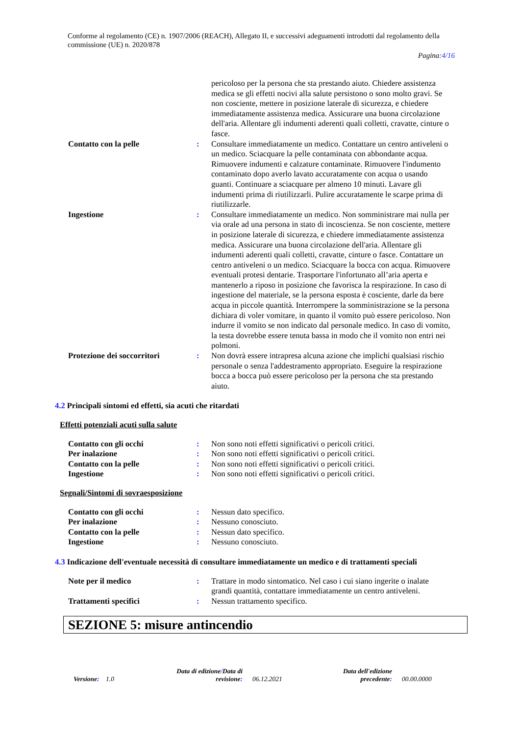Conforme al regolamento (CE) n. 1907/2006 (REACH), Allegato II, e successivi adeguamenti introdotti dal regolamento della commissione (UE) n. 2020/878
Pagina:4/16
pericoloso per la persona che sta prestando aiuto. Chiedere assistenza medica se gli effetti nocivi alla salute persistono o sono molto gravi. Se non cosciente, mettere in posizione laterale di sicurezza, e chiedere immediatamente assistenza medica. Assicurare una buona circolazione dell'aria. Allentare gli indumenti aderenti quali colletti, cravatte, cinture o fasce.
Contatto con la pelle : Consultare immediatamente un medico. Contattare un centro antiveleni o un medico. Sciacquare la pelle contaminata con abbondante acqua. Rimuovere indumenti e calzature contaminate. Rimuovere l'indumento contaminato dopo averlo lavato accuratamente con acqua o usando guanti. Continuare a sciacquare per almeno 10 minuti. Lavare gli indumenti prima di riutilizzarli. Pulire accuratamente le scarpe prima di riutilizzarle.
Ingestione : Consultare immediatamente un medico. Non somministrare mai nulla per via orale ad una persona in stato di incoscienza. Se non cosciente, mettere in posizione laterale di sicurezza, e chiedere immediatamente assistenza medica. Assicurare una buona circolazione dell'aria. Allentare gli indumenti aderenti quali colletti, cravatte, cinture o fasce. Contattare un centro antiveleni o un medico. Sciacquare la bocca con acqua. Rimuovere eventuali protesi dentarie. Trasportare l'infortunato all’aria aperta e mantenerlo a riposo in posizione che favorisca la respirazione. In caso di ingestione del materiale, se la persona esposta è cosciente, darle da bere acqua in piccole quantità. Interrompere la somministrazione se la persona dichiara di voler vomitare, in quanto il vomito può essere pericoloso. Non indurre il vomito se non indicato dal personale medico. In caso di vomito, la testa dovrebbe essere tenuta bassa in modo che il vomito non entri nei polmoni.
Protezione dei soccorritori
: Non dovrà essere intrapresa alcuna azione che implichi qualsiasi rischio personale o senza l'addestramento appropriato. Eseguire la respirazione bocca a bocca può essere pericoloso per la persona che sta prestando aiuto.
4.2 Principali sintomi ed effetti, sia acuti che ritardati
Effetti potenziali acuti sulla salute
Contatto con gli occhi : Non sono noti effetti significativi o pericoli critici.
Per inalazione : Non sono noti effetti significativi o pericoli critici.
Contatto con la pelle : Non sono noti effetti significativi o pericoli critici.
Ingestione : Non sono noti effetti significativi o pericoli critici.
Segnali/Sintomi di sovraesposizione
Contatto con gli occhi : Nessun dato specifico.
Per inalazione : Nessuno conosciuto.
Contatto con la pelle : Nessun dato specifico.
Ingestione : Nessuno conosciuto.
4.3 Indicazione dell'eventuale necessità di consultare immediatamente un medico e di trattamenti speciali
Note per il medico : Trattare in modo sintomatico. Nel caso i cui siano ingerite o inalate grandi quantità, contattare immediatamente un centro antiveleni.
Trattamenti specifici : Nessun trattamento specifico.
SEZIONE 5: misure antincendio
Versione: 1.0
Data di edizione/Data di revisione:
06.12.2021
Data dell'edizione precedente:
00.00.0000